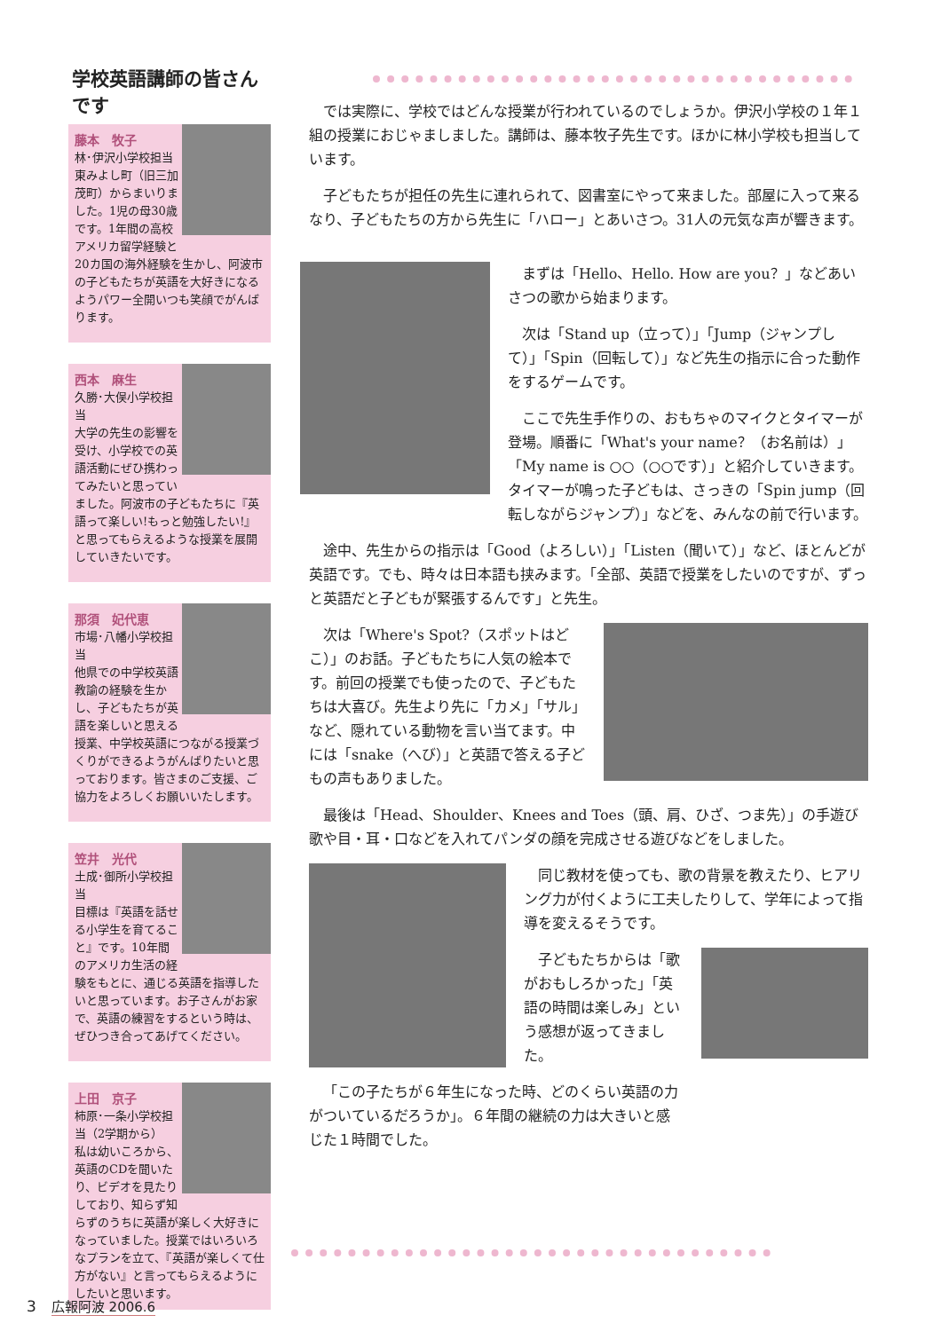学校英語講師の皆さんです
藤本　牧子
林･伊沢小学校担当
東みよし町（旧三加茂町）からまいりました。1児の母30歳です。1年間の高校アメリカ留学経験と20カ国の海外経験を生かし、阿波市の子どもたちが英語を大好きになるようパワー全開いつも笑顔でがんばります。
西本　麻生
久勝･大俣小学校担当
大学の先生の影響を受け、小学校での英語活動にぜひ携わってみたいと思っていました。阿波市の子どもたちに『英語って楽しい!もっと勉強したい!』と思ってもらえるような授業を展開していきたいです。
那須　妃代恵
市場･八幡小学校担当
他県での中学校英語教諭の経験を生かし、子どもたちが英語を楽しいと思える授業、中学校英語につながる授業づくりができるようがんばりたいと思っております。皆さまのご支援、ご協力をよろしくお願いいたします。
笠井　光代
土成･御所小学校担当
目標は『英語を話せる小学生を育てること』です。10年間のアメリカ生活の経験をもとに、通じる英語を指導したいと思っています。お子さんがお家で、英語の練習をするという時は、ぜひつき合ってあげてください。
上田　京子
柿原･一条小学校担当（2学期から）
私は幼いころから、英語のCDを聞いたり、ビデオを見たりしており、知らず知らずのうちに英語が楽しく大好きになっていました。授業ではいろいろなプランを立て、『英語が楽しくて仕方がない』と言ってもらえるようにしたいと思います。
では実際に、学校ではどんな授業が行われているのでしょうか。伊沢小学校の１年１組の授業におじゃましました。講師は、藤本牧子先生です。ほかに林小学校も担当しています。
子どもたちが担任の先生に連れられて、図書室にやって来ました。部屋に入って来るなり、子どもたちの方から先生に「ハロー」とあいさつ。31人の元気な声が響きます。
まずは「Hello、Hello. How are you？」などあいさつの歌から始まります。
次は「Stand up（立って）」「Jump（ジャンプして）」「Spin（回転して）」など先生の指示に合った動作をするゲームです。
ここで先生手作りの、おもちゃのマイクとタイマーが登場。順番に「What's your name？（お名前は）」「My name is ○○（○○です）」と紹介していきます。タイマーが鳴った子どもは、さっきの「Spin jump（回転しながらジャンプ）」などを、みんなの前で行います。
途中、先生からの指示は「Good（よろしい）」「Listen（聞いて）」など、ほとんどが英語です。でも、時々は日本語も挟みます。「全部、英語で授業をしたいのですが、ずっと英語だと子どもが緊張するんです」と先生。
次は「Where's Spot?（スポットはどこ）」のお話。子どもたちに人気の絵本です。前回の授業でも使ったので、子どもたちは大喜び。先生より先に「カメ」「サル」など、隠れている動物を言い当てます。中には「snake（へび）」と英語で答える子どもの声もありました。
最後は「Head、Shoulder、Knees and Toes（頭、肩、ひざ、つま先）」の手遊び歌や目・耳・口などを入れてパンダの顔を完成させる遊びなどをしました。
同じ教材を使っても、歌の背景を教えたり、ヒアリング力が付くように工夫したりして、学年によって指導を変えるそうです。
子どもたちからは「歌がおもしろかった」「英語の時間は楽しみ」という感想が返ってきました。
「この子たちが６年生になった時、どのくらい英語の力がついているだろうか」。６年間の継続の力は大きいと感じた１時間でした。
3　広報阿波 2006.6